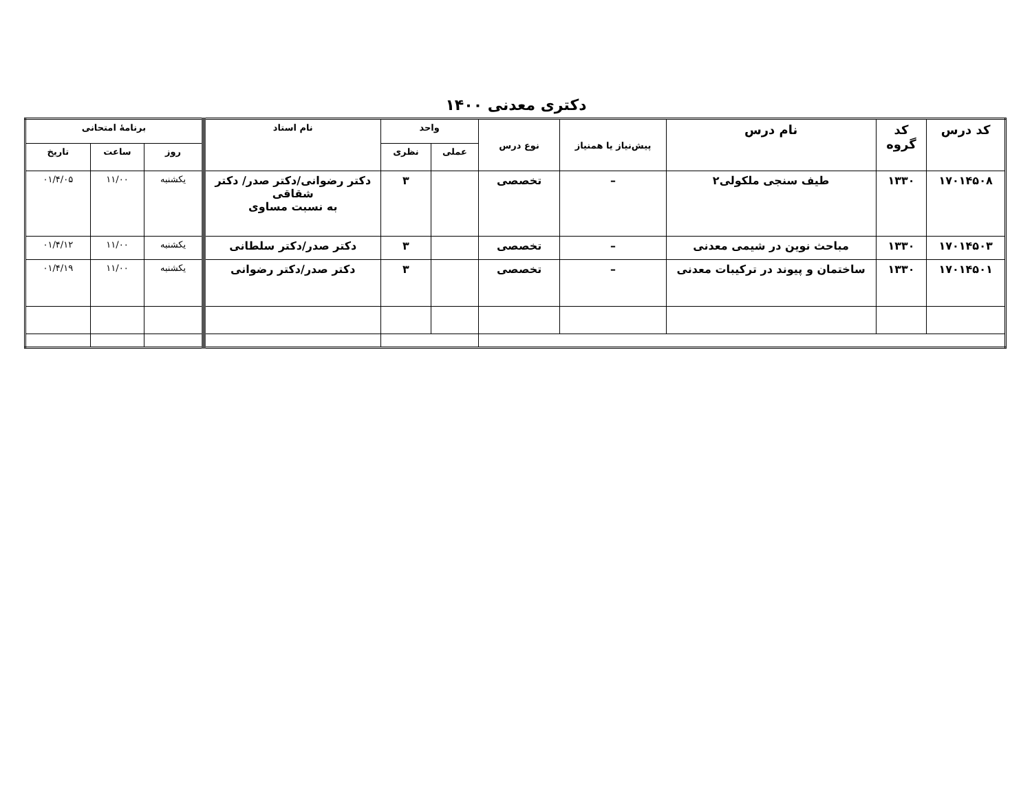دکتری معدنی ۱۴۰۰
| کد درس | کد گروه | نام درس | پیش‌نیاز یا همنیاز | نوع درس | واحد | | نام استاد | برنامهٔ امتحانی | | |
| --- | --- | --- | --- | --- | --- | --- | --- | --- | --- | --- |
| | | | | | عملی | نظری | | روز | ساعت | تاریخ |
| ۱۷۰۱۴۵۰۸ | ۱۳۳۰ | طیف سنجی ملکولی۲ | – | تخصصی | | ۳ | دکتر رضوانی/دکتر صدر/ دکتر شقاقی به نسبت مساوی | یکشنبه | ۱۱/۰۰ | ۰۱/۴/۰۵ |
| ۱۷۰۱۴۵۰۳ | ۱۳۳۰ | مباحث نوین در شیمی معدنی | – | تخصصی | | ۳ | دکتر صدر/دکتر سلطانی | یکشنبه | ۱۱/۰۰ | ۰۱/۴/۱۲ |
| ۱۷۰۱۴۵۰۱ | ۱۳۳۰ | ساختمان و پیوند در ترکیبات معدنی | – | تخصصی | | ۳ | دکتر صدر/دکتر رضوانی | یکشنبه | ۱۱/۰۰ | ۰۱/۴/۱۹ |